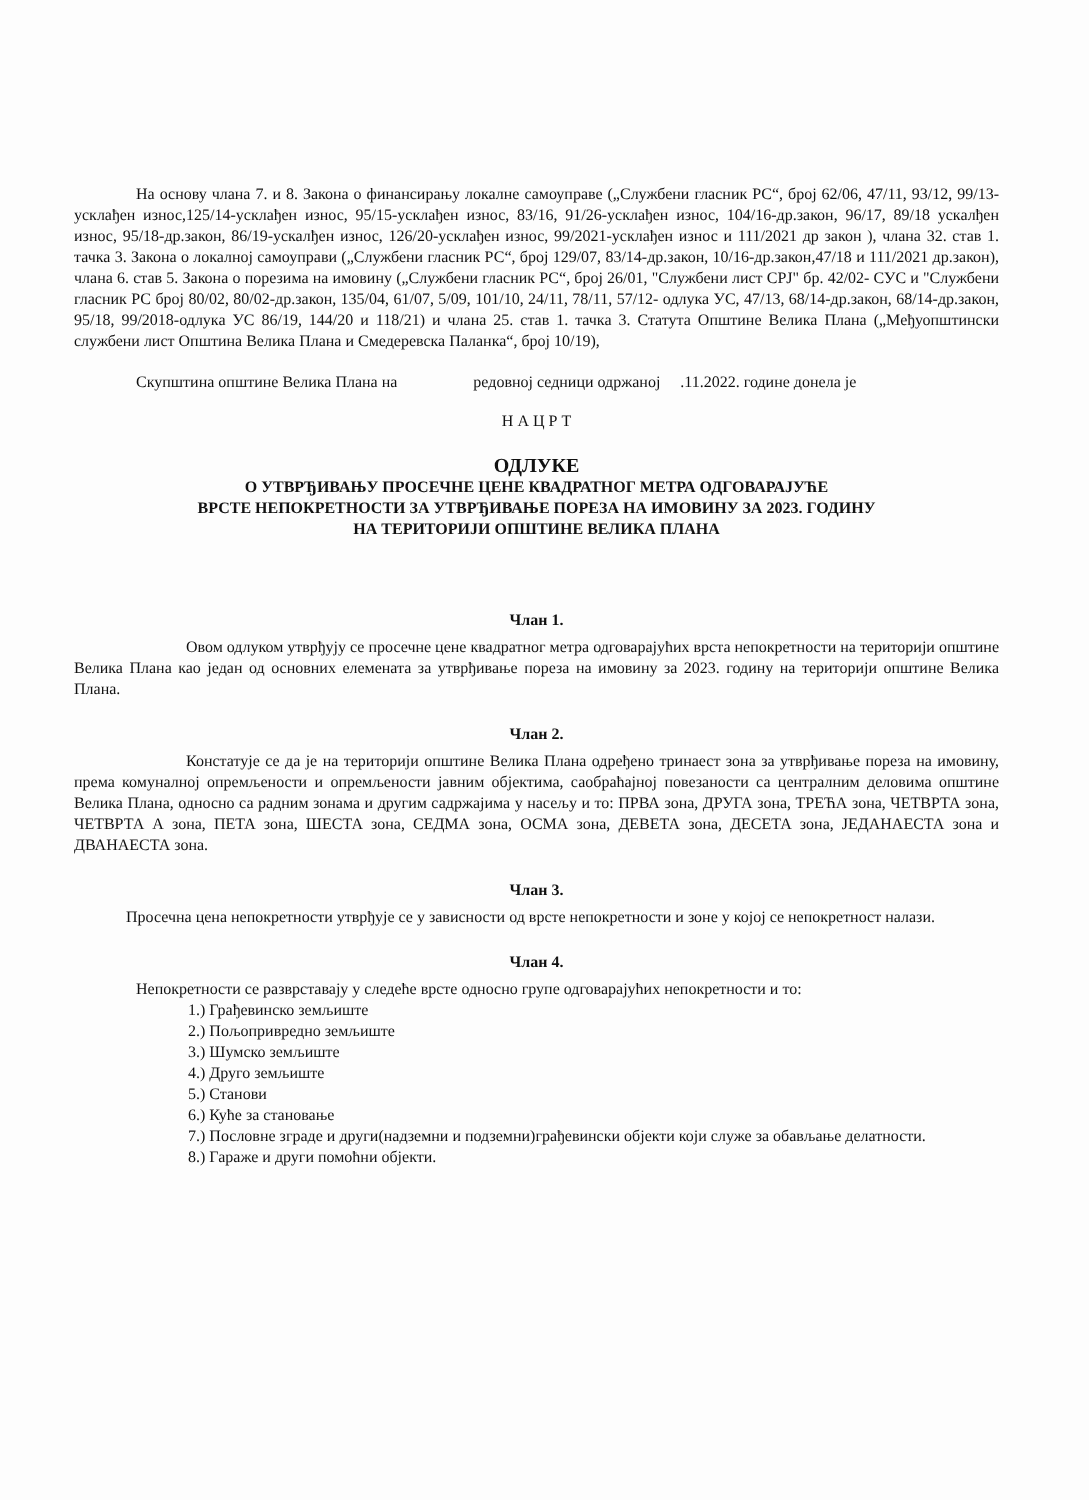На основу члана 7. и 8. Закона о финансирању локалне самоуправе („Службени гласник РС“, број 62/06, 47/11, 93/12, 99/13-усклађен износ,125/14-усклађен износ, 95/15-усклађен износ, 83/16, 91/26-усклађен износ, 104/16-др.закон, 96/17, 89/18 ускалђен износ, 95/18-др.закон, 86/19-ускалђен износ, 126/20-усклађен износ, 99/2021-усклађен износ и 111/2021 др закон ), члана 32. став 1. тачка 3. Закона о локалној самоуправи („Службени гласник РС“, број 129/07, 83/14-др.закон, 10/16-др.закон,47/18 и 111/2021 др.закон), члана 6. став 5. Закона о порезима на имовину („Службени гласник РС“, број 26/01, "Службени лист СРЈ" бр. 42/02- СУС и "Службени гласник РС број 80/02, 80/02-др.закон, 135/04, 61/07, 5/09, 101/10, 24/11, 78/11, 57/12- одлука УС, 47/13, 68/14-др.закон, 68/14-др.закон, 95/18, 99/2018-одлука УС 86/19, 144/20 и 118/21) и члана 25. став 1. тачка 3. Статута Општине Велика Плана („Међуопштински службени лист Општина Велика Плана и Смедеревска Паланка“, број 10/19),
Скупштина општине Велика Плана на редовној седници одржаној .11.2022. године донела је
Н А Ц Р Т
ОДЛУКЕ
О УТВРЂИВАЊУ ПРОСЕЧНЕ ЦЕНЕ КВАДРАТНОГ МЕТРА ОДГОВАРАЈУЋЕ
ВРСТЕ НЕПОКРЕТНОСТИ ЗА УТВРЂИВАЊЕ ПОРЕЗА НА ИМОВИНУ ЗА 2023. ГОДИНУ
НА ТЕРИТОРИЈИ ОПШТИНЕ ВЕЛИКА ПЛАНА
Члан 1.
Овом одлуком утврђују се просечне цене квадратног метра одговарајућих врста непокретности на територији општине Велика Плана као један од основних елемената за утврђивање пореза на имовину за 2023. годину на територији општине Велика Плана.
Члан 2.
Констатује се да је на територији општине Велика Плана одређено тринаест зона за утврђивање пореза на имовину, према комуналној опремљености и опремљености јавним објектима, саобраћајној повезаности са централним деловима општине Велика Плана, односно са радним зонама и другим садржајима у насељу и то: ПРВА зона, ДРУГА зона, ТРЕЋА зона, ЧЕТВРТА зона, ЧЕТВРТА А зона, ПЕТА зона, ШЕСТА зона, СЕДМА зона, ОСМА зона, ДЕВЕТА зона, ДЕСЕТА зона, ЈЕДАНАЕСТА зона и ДВАНАЕСТА зона.
Члан 3.
Просечна цена непокретности утврђује се у зависности од врсте непокретности и зоне у којој се непокретност налази.
Члан 4.
Непокретности се разврставају у следеће врсте односно групе одговарајућих непокретности и то:
1.) Грађевинско земљиште
2.) Пољопривредно земљиште
3.) Шумско земљиште
4.) Друго земљиште
5.) Станови
6.) Куће за становање
7.) Пословне зграде и други(надземни и подземни)грађевински објекти који служе за обављање делатности.
8.) Гараже и други помоћни објекти.